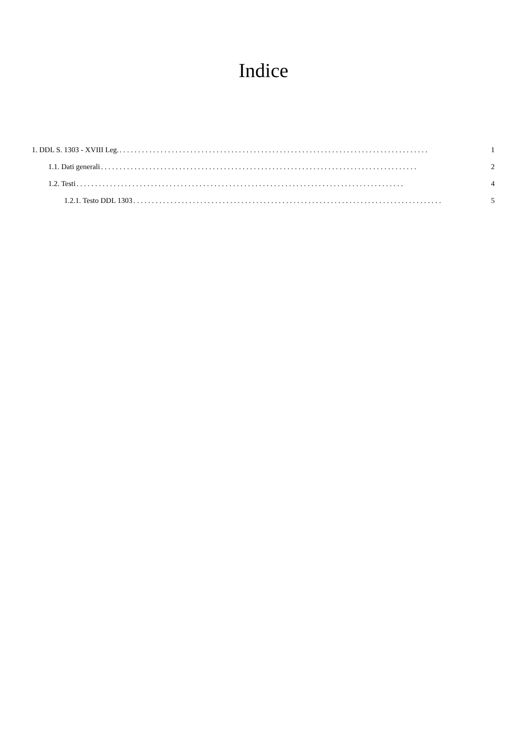Indice
1. DDL S. 1303 - XVIII Leg.. . . . . . . . . . . . . . . . . . . . . . . . . . . . . . . . . . . . . . . . . . . . . . . . . . . . . . . . . . . . . . . . . . . . . . . . . . . . . . . . . . . 1
1.1. Dati generali. . . . . . . . . . . . . . . . . . . . . . . . . . . . . . . . . . . . . . . . . . . . . . . . . . . . . . . . . . . . . . . . . . . . . . . . . . . . . . . . . . . . . 2
1.2. Testi. . . . . . . . . . . . . . . . . . . . . . . . . . . . . . . . . . . . . . . . . . . . . . . . . . . . . . . . . . . . . . . . . . . . . . . . . . . . . . . . . . . . . . . . 4
1.2.1. Testo DDL 1303. . . . . . . . . . . . . . . . . . . . . . . . . . . . . . . . . . . . . . . . . . . . . . . . . . . . . . . . . . . . . . . . . . . . . . . . . . . . . . . . . . . 5